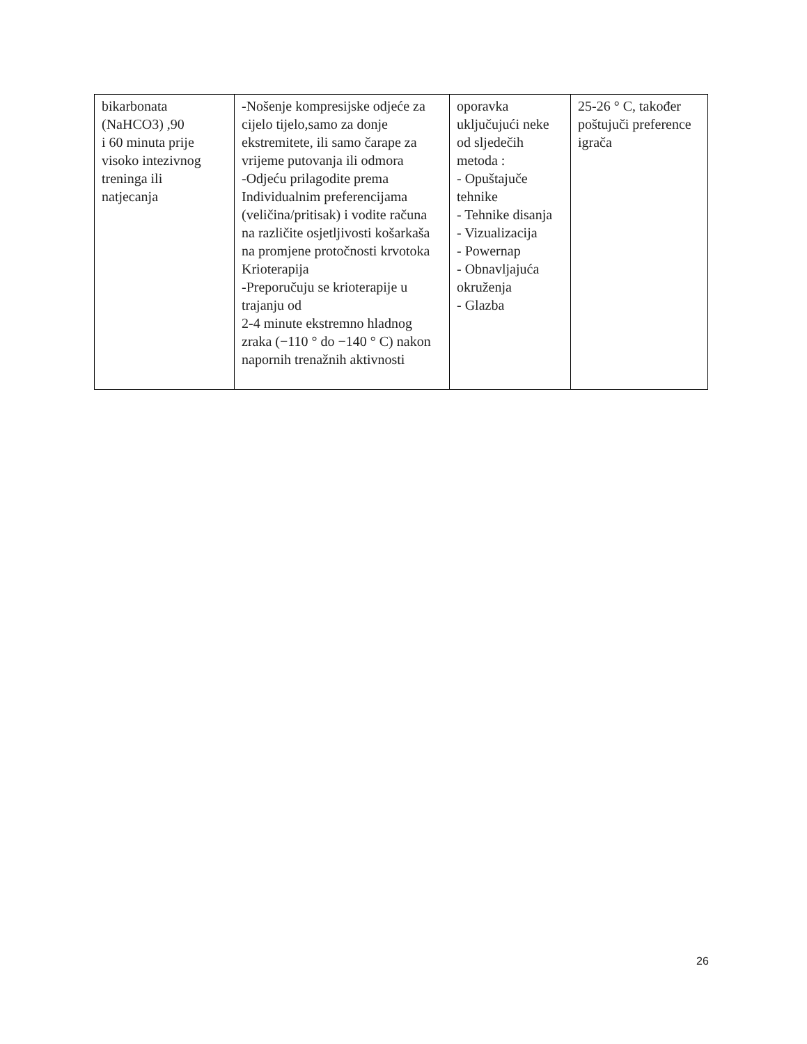| bikarbonata (NaHCO3) ,90 i 60 minuta prije visoko intezivnog treninga ili natjecanja | -Nošenje kompresijske odjeće za cijelo tijelo,samo za donje ekstremitete, ili samo čarape za vrijeme putovanja ili odmora -Odjeću prilagodite prema Individualnim preferencijama (veličina/pritisak) i vodite računa na različite osjetljivosti košarkaša na promjene protočnosti krvotoka Krioterapija -Preporučuju se krioterapije u trajanju od 2-4 minute ekstremno hladnog zraka (−110 ° do −140 ° C) nakon napornih trenažnih aktivnosti | oporavka uključujući neke od sljedečih metoda : - Opuštajuče tehnike - Tehnike disanja - Vizualizacija - Powernap - Obnavljajuća okruženja - Glazba | 25-26 ° C, također poštujuči preference igrača |
26